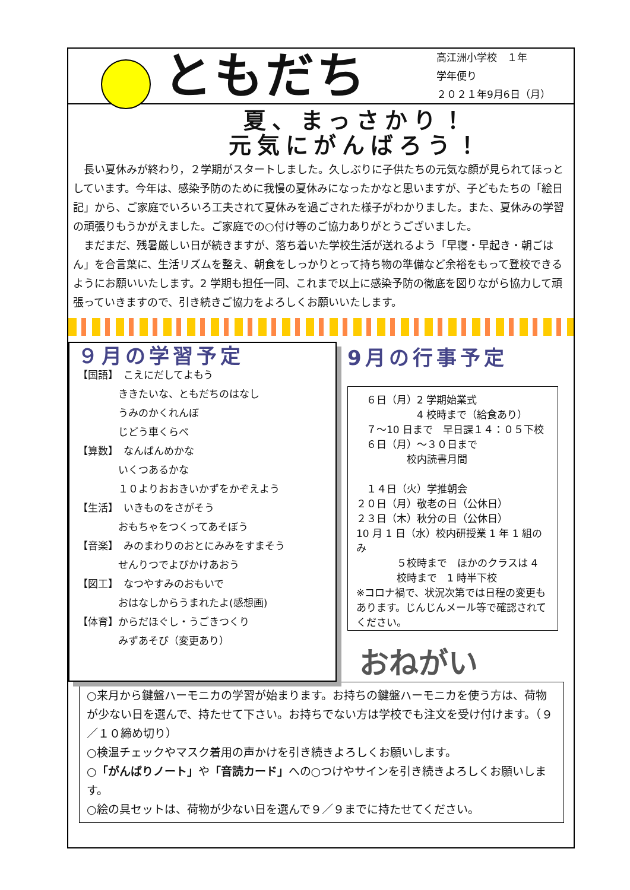ともだち
高江洲小学校　１年
学年便り
２０２１年9月6日（月）
夏、まっさかり！
元気にがんばろう！
　長い夏休みが終わり，２学期がスタートしました。久しぶりに子供たちの元気な顔が見られてほっとしています。今年は、感染予防のために我慢の夏休みになったかなと思いますが、子どもたちの「絵日記」から、ご家庭でいろいろ工夫されて夏休みを過ごされた様子がわかりました。また、夏休みの学習の頑張りもうかがえました。ご家庭での○付け等のご協力ありがとうございました。
　まだまだ、残暑厳しい日が続きますが、落ち着いた学校生活が送れるよう「早寝・早起き・朝ごはん」を合言葉に、生活リズムを整え、朝食をしっかりとって持ち物の準備など余裕をもって登校できるようにお願いいたします。2 学期も担任一同、これまで以上に感染予防の徹底を図りながら協力して頑張っていきますので、引き続きご協力をよろしくお願いいたします。
９月の学習予定
【国語】　こえにだしてよもう
　　　　ききたいな、ともだちのはなし
　　　　うみのかくれんぼ
　　　　じどう車くらべ
【算数】　なんばんめかな
　　　　いくつあるかな
　　　　１０よりおおきいかずをかぞえよう
【生活】　いきものをさがそう
　　　　おもちゃをつくってあそぼう
【音楽】　みのまわりのおとにみみをすまそう
　　　　せんりつでよびかけあおう
【図工】　なつやすみのおもいで
　　　　おはなしからうまれたよ(感想画)
【体育】からだほぐし・うごきつくり
　　　　みずあそび（変更あり）
9月の行事予定
　６日（月）2 学期始業式
　　　　　　4 校時まで（給食あり）
　７～10 日まで　早日課１４：０５下校
　６日（月）～３０日まで
　　　　　校内読書月間
　１４日（火）学推朝会
２０日（月）敬老の日（公休日）
２３日（木）秋分の日（公休日）
10 月 1 日（水）校内研授業 1 年 1 組のみ
　　　　５校時まで　ほかのクラスは 4
　　　　校時まで　1 時半下校
※コロナ禍で、状況次第では日程の変更もあります。じんじんメール等で確認されてください。
おねがい
○来月から鍵盤ハーモニカの学習が始まります。お持ちの鍵盤ハーモニカを使う方は、荷物が少ない日を選んで、持たせて下さい。お持ちでない方は学校でも注文を受け付けます。（９／１０締め切り）
○検温チェックやマスク着用の声かけを引き続きよろしくお願いします。
○「がんばりノート」や「音読カード」への○つけやサインを引き続きよろしくお願いします。
○絵の具セットは、荷物が少ない日を選んで９／９までに持たせてください。